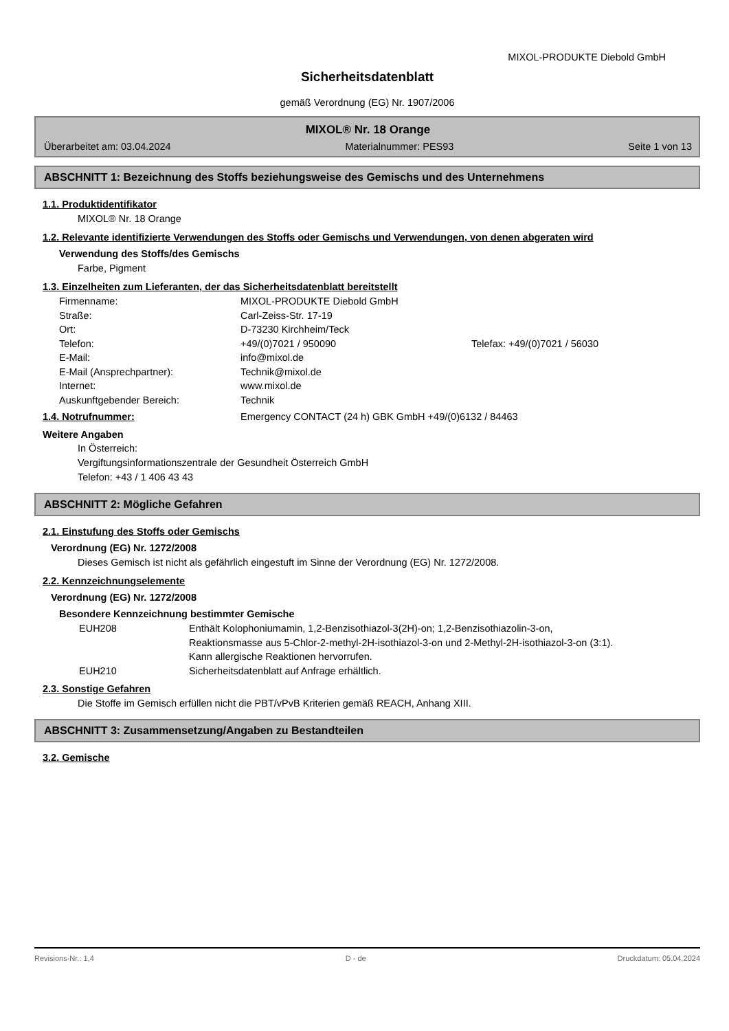MIXOL-PRODUKTE Diebold GmbH
Sicherheitsdatenblatt
gemäß Verordnung (EG) Nr. 1907/2006
MIXOL® Nr. 18 Orange
Überarbeitet am: 03.04.2024 Materialnummer: PES93 Seite 1 von 13
ABSCHNITT 1: Bezeichnung des Stoffs beziehungsweise des Gemischs und des Unternehmens
1.1. Produktidentifikator
MIXOL® Nr. 18 Orange
1.2. Relevante identifizierte Verwendungen des Stoffs oder Gemischs und Verwendungen, von denen abgeraten wird
Verwendung des Stoffs/des Gemischs
Farbe, Pigment
1.3. Einzelheiten zum Lieferanten, der das Sicherheitsdatenblatt bereitstellt
| Firmenname: | MIXOL-PRODUKTE Diebold GmbH | |
| Straße: | Carl-Zeiss-Str. 17-19 | |
| Ort: | D-73230 Kirchheim/Teck | |
| Telefon: | +49/(0)7021 / 950090 | Telefax: +49/(0)7021 / 56030 |
| E-Mail: | info@mixol.de | |
| E-Mail (Ansprechpartner): | Technik@mixol.de | |
| Internet: | www.mixol.de | |
| Auskunftgebender Bereich: | Technik | |
1.4. Notrufnummer: Emergency CONTACT (24 h) GBK GmbH +49/(0)6132 / 84463
Weitere Angaben
In Österreich:
Vergiftungsinformationszentrale der Gesundheit Österreich GmbH
Telefon: +43 / 1 406 43 43
ABSCHNITT 2: Mögliche Gefahren
2.1. Einstufung des Stoffs oder Gemischs
Verordnung (EG) Nr. 1272/2008
Dieses Gemisch ist nicht als gefährlich eingestuft im Sinne der Verordnung (EG) Nr. 1272/2008.
2.2. Kennzeichnungselemente
Verordnung (EG) Nr. 1272/2008
Besondere Kennzeichnung bestimmter Gemische
| EUH208 | Enthält Kolophoniumamin, 1,2-Benzisothiazol-3(2H)-on; 1,2-Benzisothiazolin-3-on, Reaktionsmasse aus 5-Chlor-2-methyl-2H-isothiazol-3-on und 2-Methyl-2H-isothiazol-3-on (3:1). Kann allergische Reaktionen hervorrufen. |
| EUH210 | Sicherheitsdatenblatt auf Anfrage erhältlich. |
2.3. Sonstige Gefahren
Die Stoffe im Gemisch erfüllen nicht die PBT/vPvB Kriterien gemäß REACH, Anhang XIII.
ABSCHNITT 3: Zusammensetzung/Angaben zu Bestandteilen
3.2. Gemische
Revisions-Nr.: 1,4 D - de Druckdatum: 05.04.2024